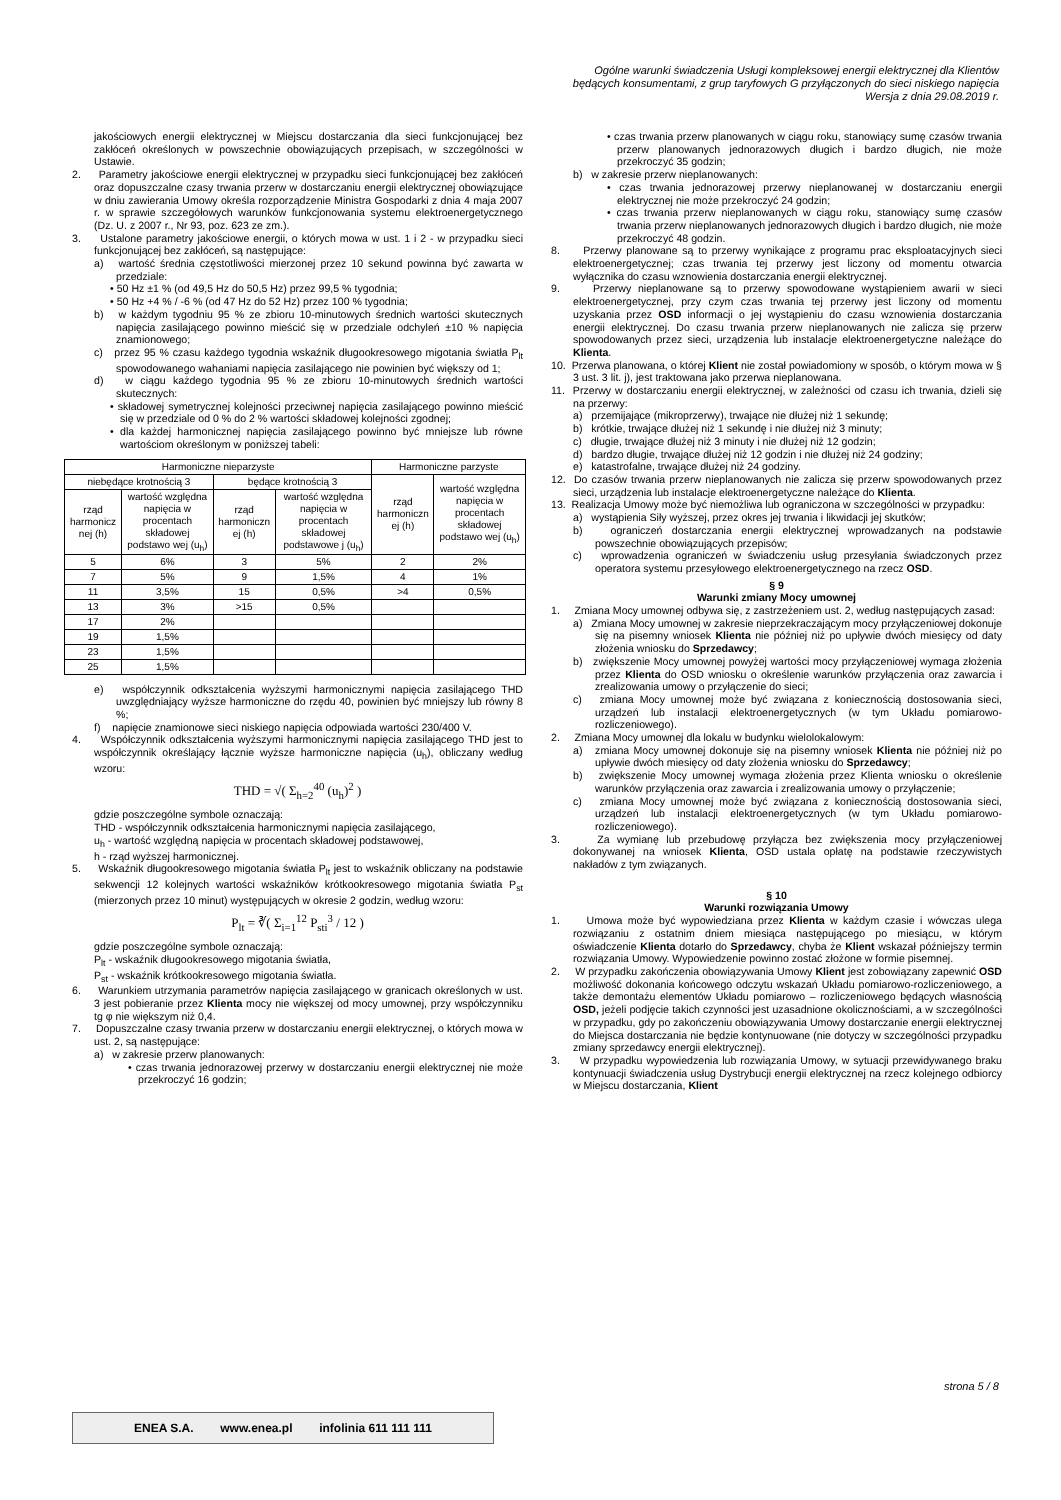Ogólne warunki świadczenia Usługi kompleksowej energii elektrycznej dla Klientów
będących konsumentami, z grup taryfowych G przyłączonych do sieci niskiego napięcia
Wersja z dnia 29.08.2019 r.
jakościowych energii elektrycznej w Miejscu dostarczania dla sieci funkcjonującej bez zakłóceń określonych w powszechnie obowiązujących przepisach, w szczególności w Ustawie.
2. Parametry jakościowe energii elektrycznej w przypadku sieci funkcjonującej bez zakłóceń oraz dopuszczalne czasy trwania przerw w dostarczaniu energii elektrycznej obowiązujące w dniu zawierania Umowy określa rozporządzenie Ministra Gospodarki z dnia 4 maja 2007 r. w sprawie szczegółowych warunków funkcjonowania systemu elektroenergetycznego (Dz. U. z 2007 r., Nr 93, poz. 623 ze zm.).
3. Ustalone parametry jakościowe energii, o których mowa w ust. 1 i 2 - w przypadku sieci funkcjonującej bez zakłóceń, są następujące:
a) wartość średnia częstotliwości mierzonej przez 10 sekund powinna być zawarta w przedziale:
• 50 Hz ±1 % (od 49,5 Hz do 50,5 Hz) przez 99,5 % tygodnia;
• 50 Hz +4 % / -6 % (od 47 Hz do 52 Hz) przez 100 % tygodnia;
b) w każdym tygodniu 95 % ze zbioru 10-minutowych średnich wartości skutecznych napięcia zasilającego powinno mieścić się w przedziale odchyleń ±10 % napięcia znamionowego;
c) przez 95 % czasu każdego tygodnia wskaźnik długookresowego migotania światła P<sub>lt</sub> spowodowanego wahaniami napięcia zasilającego nie powinien być większy od 1;
d) w ciągu każdego tygodnia 95 % ze zbioru 10-minutowych średnich wartości skutecznych:
• składowej symetrycznej kolejności przeciwnej napięcia zasilającego powinno mieścić się w przedziale od 0 % do 2 % wartości składowej kolejności zgodnej;
• dla każdej harmonicznej napięcia zasilającego powinno być mniejsze lub równe wartościom określonym w poniższej tabeli:
| Harmoniczne nieparzyste | | | | Harmoniczne parzyste | |
| --- | --- | --- | --- | --- | --- |
| niebędące krotnością 3 | | będące krotnością 3 | | rząd harmoniczn ej (h) | wartość względna napięcia w procentach składowej podstawo wej (u<sub>h</sub>) |
| rząd harmonicz nej (h) | wartość względna napięcia w procentach składowej podstawo wej (u<sub>h</sub>) | rząd harmoniczn ej (h) | wartość względna napięcia w procentach składowej podstawowe j (u<sub>h</sub>) | | |
| 5 | 6% | 3 | 5% | 2 | 2% |
| 7 | 5% | 9 | 1,5% | 4 | 1% |
| 11 | 3,5% | 15 | 0,5% | >4 | 0,5% |
| 13 | 3% | >15 | 0,5% | | |
| 17 | 2% | | | | |
| 19 | 1,5% | | | | |
| 23 | 1,5% | | | | |
| 25 | 1,5% | | | | |
e) współczynnik odkształcenia wyższymi harmonicznymi napięcia zasilającego THD uwzględniający wyższe harmoniczne do rzędu 40, powinien być mniejszy lub równy 8 %;
f) napięcie znamionowe sieci niskiego napięcia odpowiada wartości 230/400 V.
4. Współczynnik odkształcenia wyższymi harmonicznymi napięcia zasilającego THD jest to współczynnik określający łącznie wyższe harmoniczne napięcia (u<sub>h</sub>), obliczany według wzoru:
THD = √( Σ<sub>h=2</sub><sup>40</sup> (u<sub>h</sub>)<sup>2</sup> )
gdzie poszczególne symbole oznaczają:
THD - współczynnik odkształcenia harmonicznymi napięcia zasilającego,
u<sub>h</sub> - wartość względną napięcia w procentach składowej podstawowej,
h - rząd wyższej harmonicznej.
5. Wskaźnik długookresowego migotania światła P<sub>lt</sub> jest to wskaźnik obliczany na podstawie sekwencji 12 kolejnych wartości wskaźników krótkookresowego migotania światła P<sub>st</sub> (mierzonych przez 10 minut) występujących w okresie 2 godzin, według wzoru:
P<sub>lt</sub> = ∛( Σ<sub>i=1</sub><sup>12</sup> P<sub>sti</sub><sup>3</sup> / 12 )
gdzie poszczególne symbole oznaczają:
P<sub>lt</sub> - wskaźnik długookresowego migotania światła,
P<sub>st</sub> - wskaźnik krótkookresowego migotania światła.
6. Warunkiem utrzymania parametrów napięcia zasilającego w granicach określonych w ust. 3 jest pobieranie przez Klienta mocy nie większej od mocy umownej, przy współczynniku tg φ nie większym niż 0,4.
7. Dopuszczalne czasy trwania przerw w dostarczaniu energii elektrycznej, o których mowa w ust. 2, są następujące:
a) w zakresie przerw planowanych:
• czas trwania jednorazowej przerwy w dostarczaniu energii elektrycznej nie może przekroczyć 16 godzin;
• czas trwania przerw planowanych w ciągu roku, stanowiący sumę czasów trwania przerw planowanych jednorazowych długich i bardzo długich, nie może przekroczyć 35 godzin;
b) w zakresie przerw nieplanowanych:
• czas trwania jednorazowej przerwy nieplanowanej w dostarczaniu energii elektrycznej nie może przekroczyć 24 godzin;
• czas trwania przerw nieplanowanych w ciągu roku, stanowiący sumę czasów trwania przerw nieplanowanych jednorazowych długich i bardzo długich, nie może przekroczyć 48 godzin.
8. Przerwy planowane są to przerwy wynikające z programu prac eksploatacyjnych sieci elektroenergetycznej; czas trwania tej przerwy jest liczony od momentu otwarcia wyłącznika do czasu wznowienia dostarczania energii elektrycznej.
9. Przerwy nieplanowane są to przerwy spowodowane wystąpieniem awarii w sieci elektroenergetycznej, przy czym czas trwania tej przerwy jest liczony od momentu uzyskania przez OSD informacji o jej wystąpieniu do czasu wznowienia dostarczania energii elektrycznej. Do czasu trwania przerw nieplanowanych nie zalicza się przerw spowodowanych przez sieci, urządzenia lub instalacje elektroenergetyczne należące do Klienta.
10. Przerwa planowana, o której Klient nie został powiadomiony w sposób, o którym mowa w § 3 ust. 3 lit. j), jest traktowana jako przerwa nieplanowana.
11. Przerwy w dostarczaniu energii elektrycznej, w zależności od czasu ich trwania, dzieli się na przerwy:
a) przemijające (mikroprzerwy), trwające nie dłużej niż 1 sekundę;
b) krótkie, trwające dłużej niż 1 sekundę i nie dłużej niż 3 minuty;
c) długie, trwające dłużej niż 3 minuty i nie dłużej niż 12 godzin;
d) bardzo długie, trwające dłużej niż 12 godzin i nie dłużej niż 24 godziny;
e) katastrofalne, trwające dłużej niż 24 godziny.
12. Do czasów trwania przerw nieplanowanych nie zalicza się przerw spowodowanych przez sieci, urządzenia lub instalacje elektroenergetyczne należące do Klienta.
13. Realizacja Umowy może być niemożliwa lub ograniczona w szczególności w przypadku:
a) wystąpienia Siły wyższej, przez okres jej trwania i likwidacji jej skutków;
b) ograniczeń dostarczania energii elektrycznej wprowadzanych na podstawie powszechnie obowiązujących przepisów;
c) wprowadzenia ograniczeń w świadczeniu usług przesyłania świadczonych przez operatora systemu przesyłowego elektroenergetycznego na rzecz OSD.
§ 9
Warunki zmiany Mocy umownej
1. Zmiana Mocy umownej odbywa się, z zastrzeżeniem ust. 2, według następujących zasad:
a) Zmiana Mocy umownej w zakresie nieprzekraczającym mocy przyłączeniowej dokonuje się na pisemny wniosek Klienta nie później niż po upływie dwóch miesięcy od daty złożenia wniosku do Sprzedawcy;
b) zwiększenie Mocy umownej powyżej wartości mocy przyłączeniowej wymaga złożenia przez Klienta do OSD wniosku o określenie warunków przyłączenia oraz zawarcia i zrealizowania umowy o przyłączenie do sieci;
c) zmiana Mocy umownej może być związana z koniecznością dostosowania sieci, urządzeń lub instalacji elektroenergetycznych (w tym Układu pomiarowo-rozliczeniowego).
2. Zmiana Mocy umownej dla lokalu w budynku wielolokalowym:
a) zmiana Mocy umownej dokonuje się na pisemny wniosek Klienta nie później niż po upływie dwóch miesięcy od daty złożenia wniosku do Sprzedawcy;
b) zwiększenie Mocy umownej wymaga złożenia przez Klienta wniosku o określenie warunków przyłączenia oraz zawarcia i zrealizowania umowy o przyłączenie;
c) zmiana Mocy umownej może być związana z koniecznością dostosowania sieci, urządzeń lub instalacji elektroenergetycznych (w tym Układu pomiarowo-rozliczeniowego).
3. Za wymianę lub przebudowę przyłącza bez zwiększenia mocy przyłączeniowej dokonywanej na wniosek Klienta, OSD ustala opłatę na podstawie rzeczywistych nakładów z tym związanych.
§ 10
Warunki rozwiązania Umowy
1. Umowa może być wypowiedziana przez Klienta w każdym czasie i wówczas ulega rozwiązaniu z ostatnim dniem miesiąca następującego po miesiącu, w którym oświadczenie Klienta dotarło do Sprzedawcy, chyba że Klient wskazał późniejszy termin rozwiązania Umowy. Wypowiedzenie powinno zostać złożone w formie pisemnej.
2. W przypadku zakończenia obowiązywania Umowy Klient jest zobowiązany zapewnić OSD możliwość dokonania końcowego odczytu wskazań Układu pomiarowo-rozliczeniowego, a także demontażu elementów Układu pomiarowo – rozliczeniowego będących własnością OSD, jeżeli podjęcie takich czynności jest uzasadnione okolicznościami, a w szczególności w przypadku, gdy po zakończeniu obowiązywania Umowy dostarczanie energii elektrycznej do Miejsca dostarczania nie będzie kontynuowane (nie dotyczy w szczególności przypadku zmiany sprzedawcy energii elektrycznej).
3. W przypadku wypowiedzenia lub rozwiązania Umowy, w sytuacji przewidywanego braku kontynuacji świadczenia usług Dystrybucji energii elektrycznej na rzecz kolejnego odbiorcy w Miejscu dostarczania, Klient
strona 5 / 8
ENEA S.A. www.enea.pl infolinia 611 111 111